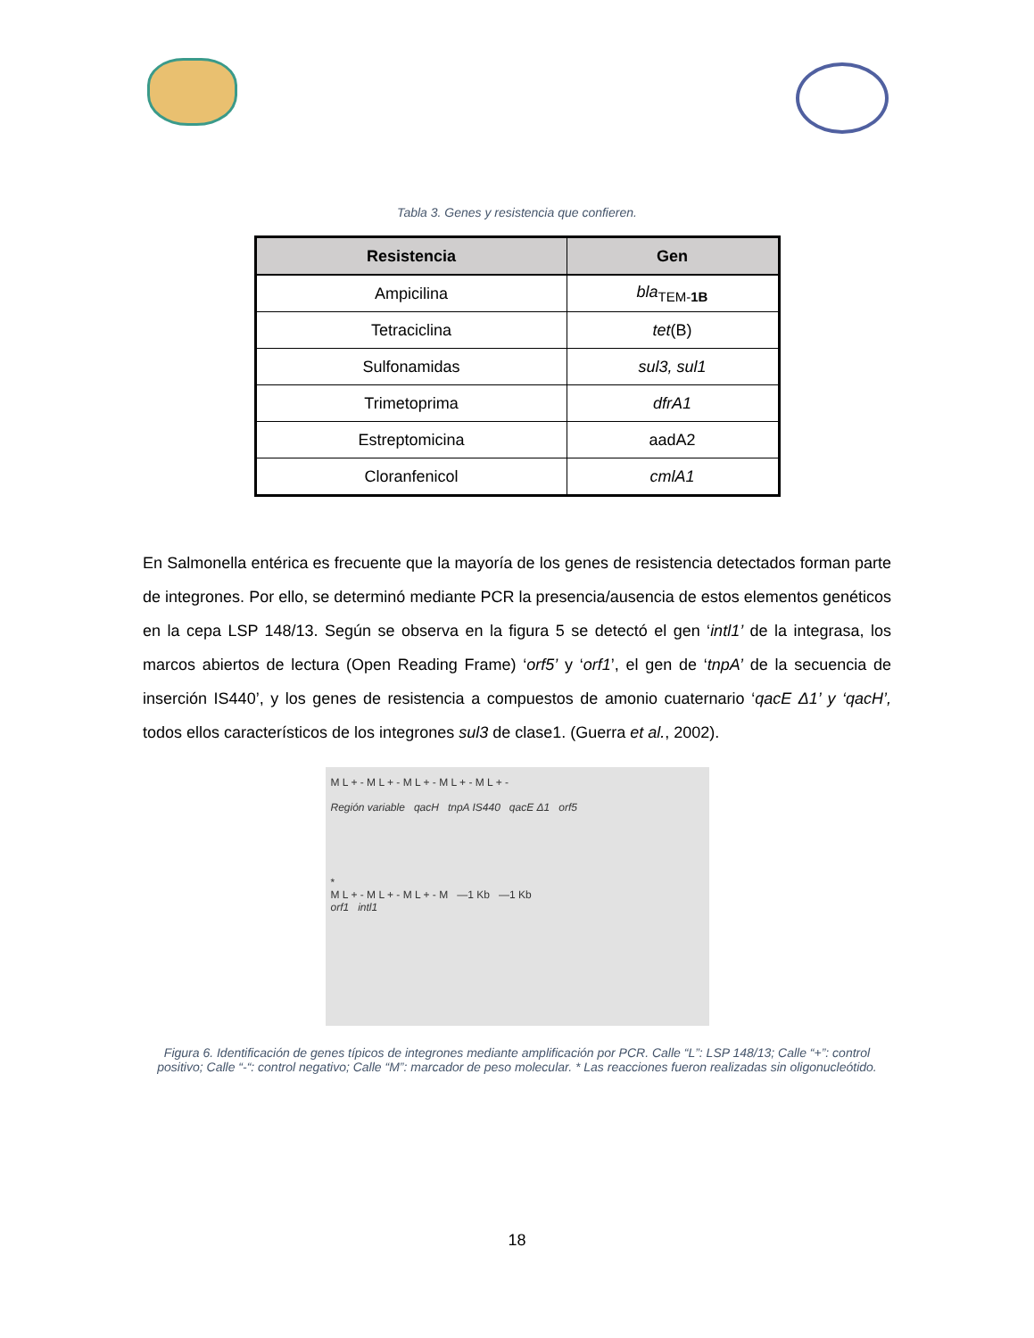Tabla 3. Genes y resistencia que confieren.
| Resistencia | Gen |
| --- | --- |
| Ampicilina | bla<sub>TEM-1B</sub> |
| Tetraciclina | tet (B) |
| Sulfonamidas | sul3, sul1 |
| Trimetoprima | dfrA1 |
| Estreptomicina | aadA2 |
| Cloranfenicol | cmlA1 |
En Salmonella entérica es frecuente que la mayoría de los genes de resistencia detectados forman parte de integrones. Por ello, se determinó mediante PCR la presencia/ausencia de estos elementos genéticos en la cepa LSP 148/13. Según se observa en la figura 5 se detectó el gen ‘intl1’ de la integrasa, los marcos abiertos de lectura (Open Reading Frame) ‘orf5’ y ‘orf1’, el gen de ‘tnpA’ de la secuencia de inserción IS440’, y los genes de resistencia a compuestos de amonio cuaternario ‘qacE Δ1’ y ‘qacH’, todos ellos característicos de los integrones sul3 de clase1. (Guerra et al., 2002).
M L + - M L + - M L + - M L + - M L + -
Región variable qacH tnpA IS440 qacE Δ1 orf5
*
M L + - M L + - M L + - M —1 Kb —1 Kb
orf1 intl1
Figura 6. Identificación de genes típicos de integrones mediante amplificación por PCR. Calle “L”: LSP 148/13; Calle “+”: control positivo; Calle “-“: control negativo; Calle “M”: marcador de peso molecular. * Las reacciones fueron realizadas sin oligonucleótido.
18